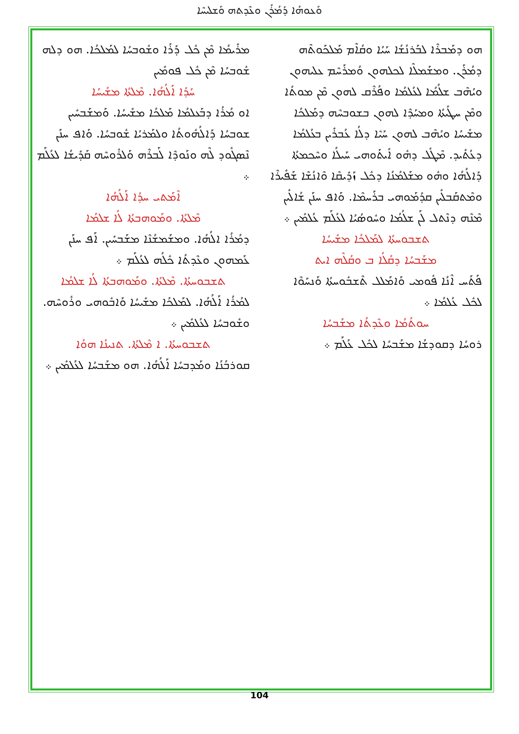ܘܰܥܘܗܳܐ ܕܰܡܳܪܳܢ ܘܥܶܕܬܗ ܘܰܫܠܝܚܶܐ
ܗܘ ܕܡܰܒܪܶܐ ܠܒܰܪܢܳܫܳܐ ܚܰܝܳܐ ܘܩܳܐܶܡ ܡܰܠܟܰܘܬܶܗ ܕܡܳܪܰܢ. ܘܡܫܰܡܠܶܐ ܠܟܠܗܘܢ ܘܳܡܪܰܚܶܡ ܥܠܝܗܘܢ ܘܝܳܗܶܒ ܫܠܳܡܳܐ ܠܥܳܠܡܳܐ ܘܦܳܪܶܩ ܠܗܘܢ ܡܶܢ ܡܘܬܳܐ ܘܡܶܢ ܚܛܺܝܬܳܐ ܘܡܚܰܕܶܐ ܠܗܘܢ ܒܫܘܒܚܶܗ ܕܡܰܠܟܳܐ ܡܫܺܝܚܳܐ ܘܝܳܗܶܒ ܠܗܘܢ ܚܰܝܶܐ ܕܠܳܐ ܥܳܒܪܺܝܢ ܒܥܳܠܡܳܐ ܕܥܳܬܺܝܕ. ܡܶܛܽܠ ܕܗܽܘ ܐܺܝܬܰܘܗܝ ܚܰܝܠܳܐ ܘܚܶܟܡܬܳܐ ܕܰܐܠܳܗܳܐ ܘܗܽܘ ܡܫܰܠܡܳܢܳܐ ܕܟܽܠ ܙܰܕܺܝܩܶܐ ܘܶܐܢܳܫܶܐ ܫܰܦܺܝܪܶܐ ܘܡܶܬܩܰܒܠܺܝܢ ܩܕܳܡܰܘܗܝ ܒܪܰܚܡܶܐ. ܘܰܐܦ ܚܢܰܢ ܫܳܐܠܺܝܢ ܡܶܢܶܗ ܕܢܶܬܠ ܠܰܢ ܫܠܳܡܳܐ ܘܚܽܘܣܳܝܳܐ ܠܥܳܠܰܡ ܥܳܠܡܺܝܢ ܀
ܬܫܒܘܚܬܳܐ ܠܡܰܠܟܳܐ ܡܫܺܝܚܳܐ
ܡܫܰܒܚܳܐ ܕܩܳܠܳܐ ܒ ܘܩܳܠܶܗ ܐܝܬ
ܦܰܬܰܚ ܐܶܢܳܐ ܦܽܘܡܝ ܘܰܐܡܰܠܠ ܬܶܫܒܽܘܚܬܳܐ ܘܰܢܚܰܘܶܐ ܠܟܽܠ ܥܳܠܡܳܐ ܀
ܚܘܬܳܡܳܐ ܘܥܶܕܬܳܐ ܡܫܰܒܚܳܐ
ܪܘܚܳܐ ܕܩܘܕܫܳܐ ܡܫܰܒܚܳܐ ܠܟܽܠ ܥܳܠܰܡ ܀
ܡܪܺܝܡܳܐ ܡܶܢ ܟܽܠ ܕܰܪܳܐ ܘܫܽܘܒܚܳܐ ܠܡܰܠܟܳܐ. ܗܘ ܕܠܗ ܫܽܘܒܚܳܐ ܡܶܢ ܟܽܠ ܦܘܡܺܝܢ
ܚܰܕܳܐ ܐܰܠܳܗܳܐ. ܡܶܠܬܳܐ ܡܫܺܝܚܳܐ
ܐܘ ܡܳܪܳܐ ܕܒܰܥܠܡܳܐ ܡܰܠܟܳܐ ܡܫܺܝܚܳܐ. ܘܰܡܫܰܒܚܺܝܢ ܫܘܒܚܳܐ ܕܰܐܠܳܗܽܘܬܳܐ ܘܠܡܰܪܝܳܐ ܫܽܘܒܚܳܐ. ܘܰܐܦ ܚܢܰܢ ܢܶܣܓܽܘܕ ܠܶܗ ܘܢܰܘܕܶܐ ܠܰܒܪܶܗ ܘܰܠܪܽܘܚܶܗ ܩܰܕܺܝܫܳܐ ܠܥܳܠܰܡ ܀
ܐܶܡܰܬܝ ܚܕܳܐ ܐܰܠܳܗܳܐ
ܡܶܠܬܳܐ. ܘܡܰܘܗܒܬܳܐ ܠܳܐ ܫܠܡܳܐ
ܕܡܳܪܳܐ ܐܠܳܗܳܐ. ܘܡܫܰܡܫܳܢܶܐ ܡܫܰܒܚܺܝܢ. ܐܰܦ ܚܢܰܢ ܥܰܡܗܘܢ ܘܥܶܕܬܳܐ ܟܽܠܳܗ ܠܥܳܠܰܡ ܀
ܬܫܒܘܚܬܳܐ. ܡܶܠܬܳܐ. ܘܡܰܘܗܒܬܳܐ ܠܳܐ ܫܠܡܳܐ
ܠܡܳܪܳܐ ܐܰܠܳܗܳܐ. ܠܡܰܠܟܳܐ ܡܫܺܝܚܳܐ ܘܰܐܒܽܘܗܝ ܘܪܽܘܚܶܗ. ܘܫܽܘܒܚܳܐ ܠܥܳܠܡܺܝܢ ܀
ܬܫܒܘܚܬܳܐ. ܐ ܡܶܠܬܳܐ. ܬܢܝܢܳܐ ܗܘܳܐ
ܩܘܪܒܳܢܳܐ ܘܡܰܕܒܚܳܐ ܐܰܠܳܗܳܐ. ܗܘ ܡܫܰܒܚܳܐ ܠܥܳܠܡܺܝܢ ܀
104